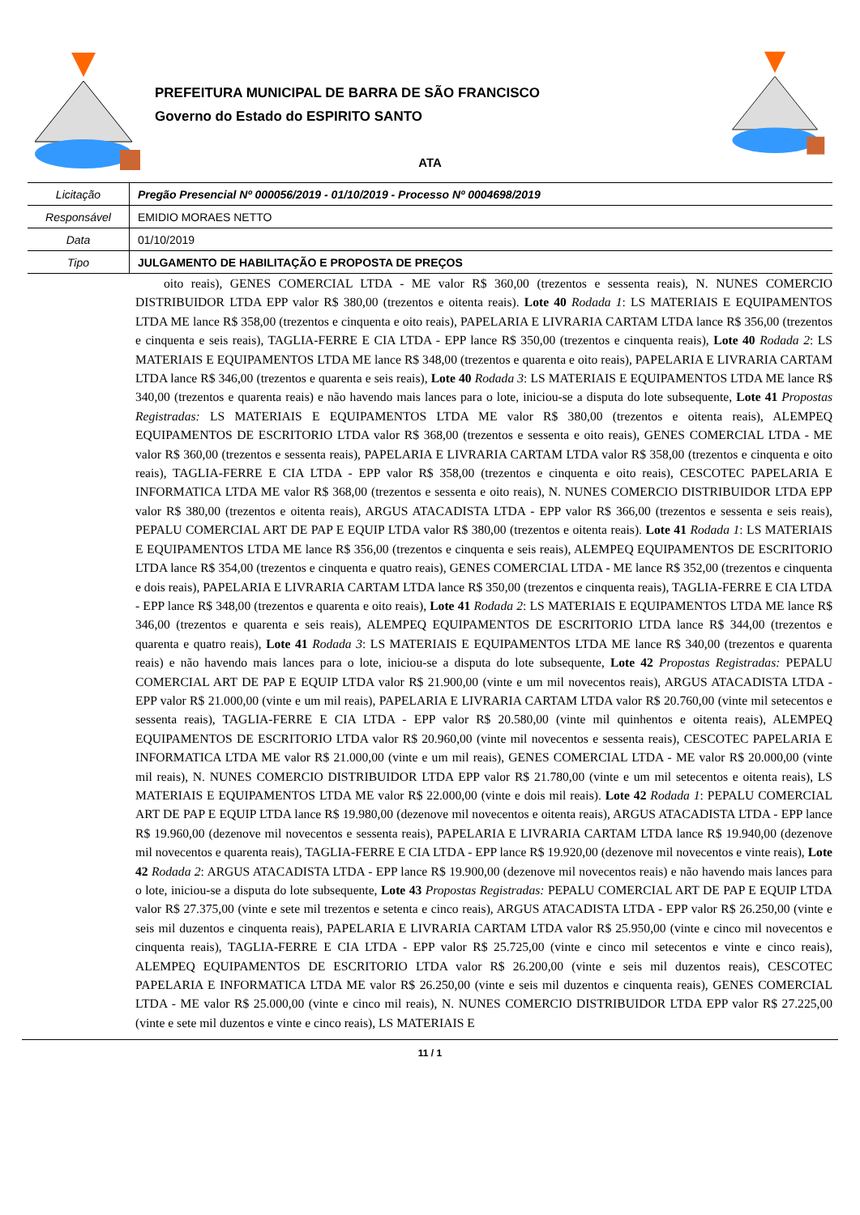PREFEITURA MUNICIPAL DE BARRA DE SÃO FRANCISCO
Governo do Estado do ESPIRITO SANTO
ATA
| Licitação | Pregão Presencial Nº 000056/2019 - 01/10/2019 - Processo Nº 0004698/2019 |
| Responsável | EMIDIO MORAES NETTO |
| Data | 01/10/2019 |
| Tipo | JULGAMENTO DE HABILITAÇÃO E PROPOSTA DE PREÇOS |
oito reais), GENES COMERCIAL LTDA - ME valor R$ 360,00 (trezentos e sessenta reais), N. NUNES COMERCIO DISTRIBUIDOR LTDA EPP valor R$ 380,00 (trezentos e oitenta reais). Lote 40 Rodada 1: LS MATERIAIS E EQUIPAMENTOS LTDA ME lance R$ 358,00 (trezentos e cinquenta e oito reais), PAPELARIA E LIVRARIA CARTAM LTDA lance R$ 356,00 (trezentos e cinquenta e seis reais), TAGLIA-FERRE E CIA LTDA - EPP lance R$ 350,00 (trezentos e cinquenta reais), Lote 40 Rodada 2: LS MATERIAIS E EQUIPAMENTOS LTDA ME lance R$ 348,00 (trezentos e quarenta e oito reais), PAPELARIA E LIVRARIA CARTAM LTDA lance R$ 346,00 (trezentos e quarenta e seis reais), Lote 40 Rodada 3: LS MATERIAIS E EQUIPAMENTOS LTDA ME lance R$ 340,00 (trezentos e quarenta reais) e não havendo mais lances para o lote, iniciou-se a disputa do lote subsequente, Lote 41 Propostas Registradas: LS MATERIAIS E EQUIPAMENTOS LTDA ME valor R$ 380,00 (trezentos e oitenta reais), ALEMPEQ EQUIPAMENTOS DE ESCRITORIO LTDA valor R$ 368,00 (trezentos e sessenta e oito reais), GENES COMERCIAL LTDA - ME valor R$ 360,00 (trezentos e sessenta reais), PAPELARIA E LIVRARIA CARTAM LTDA valor R$ 358,00 (trezentos e cinquenta e oito reais), TAGLIA-FERRE E CIA LTDA - EPP valor R$ 358,00 (trezentos e cinquenta e oito reais), CESCOTEC PAPELARIA E INFORMATICA LTDA ME valor R$ 368,00 (trezentos e sessenta e oito reais), N. NUNES COMERCIO DISTRIBUIDOR LTDA EPP valor R$ 380,00 (trezentos e oitenta reais), ARGUS ATACADISTA LTDA - EPP valor R$ 366,00 (trezentos e sessenta e seis reais), PEPALU COMERCIAL ART DE PAP E EQUIP LTDA valor R$ 380,00 (trezentos e oitenta reais). Lote 41 Rodada 1: LS MATERIAIS E EQUIPAMENTOS LTDA ME lance R$ 356,00 (trezentos e cinquenta e seis reais), ALEMPEQ EQUIPAMENTOS DE ESCRITORIO LTDA lance R$ 354,00 (trezentos e cinquenta e quatro reais), GENES COMERCIAL LTDA - ME lance R$ 352,00 (trezentos e cinquenta e dois reais), PAPELARIA E LIVRARIA CARTAM LTDA lance R$ 350,00 (trezentos e cinquenta reais), TAGLIA-FERRE E CIA LTDA - EPP lance R$ 348,00 (trezentos e quarenta e oito reais), Lote 41 Rodada 2: LS MATERIAIS E EQUIPAMENTOS LTDA ME lance R$ 346,00 (trezentos e quarenta e seis reais), ALEMPEQ EQUIPAMENTOS DE ESCRITORIO LTDA lance R$ 344,00 (trezentos e quarenta e quatro reais), Lote 41 Rodada 3: LS MATERIAIS E EQUIPAMENTOS LTDA ME lance R$ 340,00 (trezentos e quarenta reais) e não havendo mais lances para o lote, iniciou-se a disputa do lote subsequente, Lote 42 Propostas Registradas: PEPALU COMERCIAL ART DE PAP E EQUIP LTDA valor R$ 21.900,00 (vinte e um mil novecentos reais), ARGUS ATACADISTA LTDA - EPP valor R$ 21.000,00 (vinte e um mil reais), PAPELARIA E LIVRARIA CARTAM LTDA valor R$ 20.760,00 (vinte mil setecentos e sessenta reais), TAGLIA-FERRE E CIA LTDA - EPP valor R$ 20.580,00 (vinte mil quinhentos e oitenta reais), ALEMPEQ EQUIPAMENTOS DE ESCRITORIO LTDA valor R$ 20.960,00 (vinte mil novecentos e sessenta reais), CESCOTEC PAPELARIA E INFORMATICA LTDA ME valor R$ 21.000,00 (vinte e um mil reais), GENES COMERCIAL LTDA - ME valor R$ 20.000,00 (vinte mil reais), N. NUNES COMERCIO DISTRIBUIDOR LTDA EPP valor R$ 21.780,00 (vinte e um mil setecentos e oitenta reais), LS MATERIAIS E EQUIPAMENTOS LTDA ME valor R$ 22.000,00 (vinte e dois mil reais). Lote 42 Rodada 1: PEPALU COMERCIAL ART DE PAP E EQUIP LTDA lance R$ 19.980,00 (dezenove mil novecentos e oitenta reais), ARGUS ATACADISTA LTDA - EPP lance R$ 19.960,00 (dezenove mil novecentos e sessenta reais), PAPELARIA E LIVRARIA CARTAM LTDA lance R$ 19.940,00 (dezenove mil novecentos e quarenta reais), TAGLIA-FERRE E CIA LTDA - EPP lance R$ 19.920,00 (dezenove mil novecentos e vinte reais), Lote 42 Rodada 2: ARGUS ATACADISTA LTDA - EPP lance R$ 19.900,00 (dezenove mil novecentos reais) e não havendo mais lances para o lote, iniciou-se a disputa do lote subsequente, Lote 43 Propostas Registradas: PEPALU COMERCIAL ART DE PAP E EQUIP LTDA valor R$ 27.375,00 (vinte e sete mil trezentos e setenta e cinco reais), ARGUS ATACADISTA LTDA - EPP valor R$ 26.250,00 (vinte e seis mil duzentos e cinquenta reais), PAPELARIA E LIVRARIA CARTAM LTDA valor R$ 25.950,00 (vinte e cinco mil novecentos e cinquenta reais), TAGLIA-FERRE E CIA LTDA - EPP valor R$ 25.725,00 (vinte e cinco mil setecentos e vinte e cinco reais), ALEMPEQ EQUIPAMENTOS DE ESCRITORIO LTDA valor R$ 26.200,00 (vinte e seis mil duzentos reais), CESCOTEC PAPELARIA E INFORMATICA LTDA ME valor R$ 26.250,00 (vinte e seis mil duzentos e cinquenta reais), GENES COMERCIAL LTDA - ME valor R$ 25.000,00 (vinte e cinco mil reais), N. NUNES COMERCIO DISTRIBUIDOR LTDA EPP valor R$ 27.225,00 (vinte e sete mil duzentos e vinte e cinco reais), LS MATERIAIS E
11 / 1